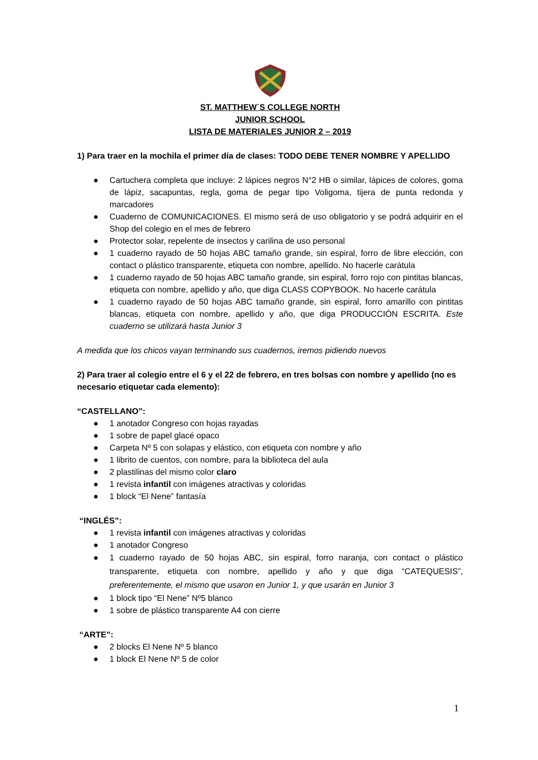ST. MATTHEW´S COLLEGE NORTH
JUNIOR SCHOOL
LISTA DE MATERIALES JUNIOR 2 – 2019
1) Para traer en la mochila el primer día de clases: TODO DEBE TENER NOMBRE Y APELLIDO
● Cartuchera completa que incluye: 2 lápices negros N°2 HB o similar, lápices de colores, goma de lápiz, sacapuntas, regla, goma de pegar tipo Voligoma, tijera de punta redonda y marcadores
● Cuaderno de COMUNICACIONES. El mismo será de uso obligatorio y se podrá adquirir en el Shop del colegio en el mes de febrero
● Protector solar, repelente de insectos y carilina de uso personal
● 1 cuaderno rayado de 50 hojas ABC tamaño grande, sin espiral, forro de libre elección, con contact o plástico transparente, etiqueta con nombre, apellido. No hacerle carátula
● 1 cuaderno rayado de 50 hojas ABC tamaño grande, sin espiral, forro rojo con pintitas blancas, etiqueta con nombre, apellido y año, que diga CLASS COPYBOOK. No hacerle carátula
● 1 cuaderno rayado de 50 hojas ABC tamaño grande, sin espiral, forro amarillo con pintitas blancas, etiqueta con nombre, apellido y año, que diga PRODUCCIÓN ESCRITA. Este cuaderno se utilizará hasta Junior 3
A medida que los chicos vayan terminando sus cuadernos, iremos pidiendo nuevos
2) Para traer al colegio entre el 6 y el 22 de febrero, en tres bolsas con nombre y apellido (no es necesario etiquetar cada elemento):
“CASTELLANO”:
● 1 anotador Congreso con hojas rayadas
● 1 sobre de papel glacé opaco
● Carpeta Nº 5 con solapas y elástico, con etiqueta con nombre y año
● 1 librito de cuentos, con nombre, para la biblioteca del aula
● 2 plastilinas del mismo color claro
● 1 revista infantil con imágenes atractivas y coloridas
● 1 block “El Nene” fantasía
“INGLÉS”:
● 1 revista infantil con imágenes atractivas y coloridas
● 1 anotador Congreso
● 1 cuaderno rayado de 50 hojas ABC, sin espiral, forro naranja, con contact o plástico transparente, etiqueta con nombre, apellido y año y que diga “CATEQUESIS”, preferentemente, el mismo que usaron en Junior 1, y que usarán en Junior 3
● 1 block tipo “El Nene” Nº5 blanco
● 1 sobre de plástico transparente A4 con cierre
“ARTE”:
● 2 blocks El Nene Nº 5 blanco
● 1 block El Nene Nº 5 de color
1